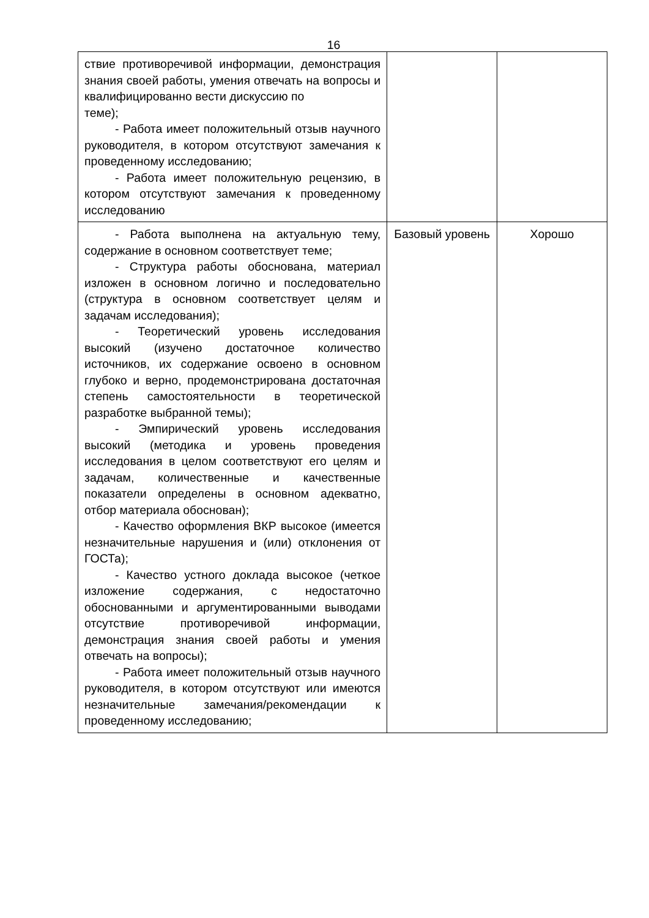16
| ствие противоречивой информации, демонстрация знания своей работы, умения отвечать на вопросы и квалифицированно вести дискуссию по теме); - Работа имеет положительный отзыв научного руководителя, в котором отсутствуют замечания к проведенному исследованию; - Работа имеет положительную рецензию, в котором отсутствуют замечания к проведенному исследованию | | |
| - Работа выполнена на актуальную тему, содержание в основном соответствует теме; - Структура работы обоснована, материал изложен в основном логично и последовательно (структура в основном соответствует целям и задачам исследования); - Теоретический уровень исследования высокий (изучено достаточное количество источников, их содержание освоено в основном глубоко и верно, продемонстрирована достаточная степень самостоятельности в теоретической разработке выбранной темы); - Эмпирический уровень исследования высокий (методика и уровень проведения исследования в целом соответствуют его целям и задачам, количественные и качественные показатели определены в основном адекватно, отбор материала обоснован); - Качество оформления ВКР высокое (имеется незначительные нарушения и (или) отклонения от ГОСТа); - Качество устного доклада высокое (четкое изложение содержания, с недостаточно обоснованными и аргументированными выводами отсутствие противоречивой информации, демонстрация знания своей работы и умения отвечать на вопросы); - Работа имеет положительный отзыв научного руководителя, в котором отсутствуют или имеются незначительные замечания/рекомендации к проведенному исследованию; | Базовый уровень | Хорошо |